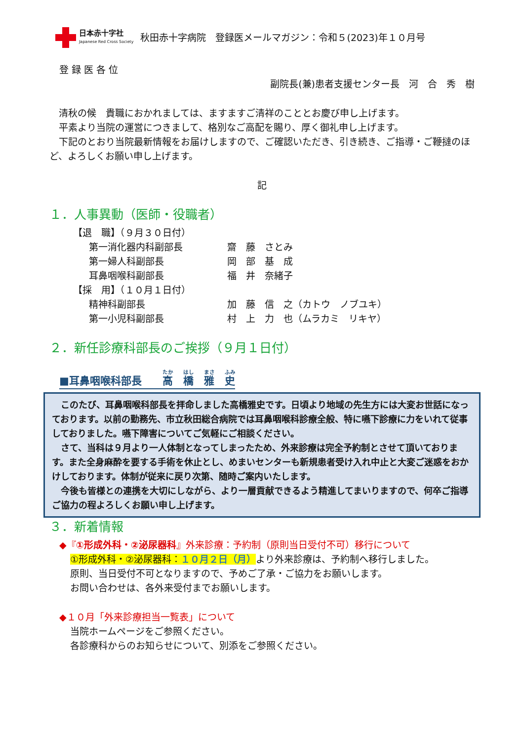日本赤十字社
Japanese Red Cross Society
秋田赤十字病院　登録医メールマガジン：令和５(2023)年１０月号
登 録 医 各 位
副院長(兼)患者支援センター長　河　合　秀　樹
　清秋の候　貴職におかれましては、ますますご清祥のこととお慶び申し上げます。
　平素より当院の運営につきまして、格別なご高配を賜り、厚く御礼申し上げます。
　下記のとおり当院最新情報をお届けしますので、ご確認いただき、引き続き、ご指導・ご鞭撻のほど、よろしくお願い申し上げます。
記
１．人事異動（医師・役職者）
【退　職】（９月３０日付）
| 第一消化器内科副部長 | 齋 藤 さとみ |
| 第一婦人科副部長 | 岡 部 基 成 |
| 耳鼻咽喉科副部長 | 福 井 奈緒子 |
【採　用】（１０月１日付）
| 精神科副部長 | 加 藤 信 之（カトウ ノブユキ） |
| 第一小児科副部長 | 村 上 力 也（ムラカミ リキヤ） |
２．新任診療科部長のご挨拶（９月１日付）
■耳鼻咽喉科部長　　高　橋　雅　史
　このたび、耳鼻咽喉科部長を拝命しました高橋雅史です。日頃より地域の先生方には大変お世話になっております。以前の勤務先、市立秋田総合病院では耳鼻咽喉科診療全般、特に嚥下診療に力をいれて従事しておりました。嚥下障害についてご気軽にご相談ください。
　さて、当科は９月より一人体制となってしまったため、外来診療は完全予約制とさせて頂いております。また全身麻酔を要する手術を休止とし、めまいセンターも新規患者受け入れ中止と大変ご迷惑をおかけしております。体制が従来に戻り次第、随時ご案内いたします。
　今後も皆様との連携を大切にしながら、より一層貢献できるよう精進してまいりますので、何卒ご指導ご協力の程よろしくお願い申し上げます。
３．新着情報
◆『①形成外科・②泌尿器科』外来診療：予約制（原則当日受付不可）移行について
①形成外科・②泌尿器科：１０月２日（月）より外来診療は、予約制へ移行しました。
原則、当日受付不可となりますので、予めご了承・ご協力をお願いします。
お問い合わせは、各外来受付までお願いします。
◆１０月「外来診療担当一覧表」について
当院ホームページをご参照ください。
各診療科からのお知らせについて、別添をご参照ください。